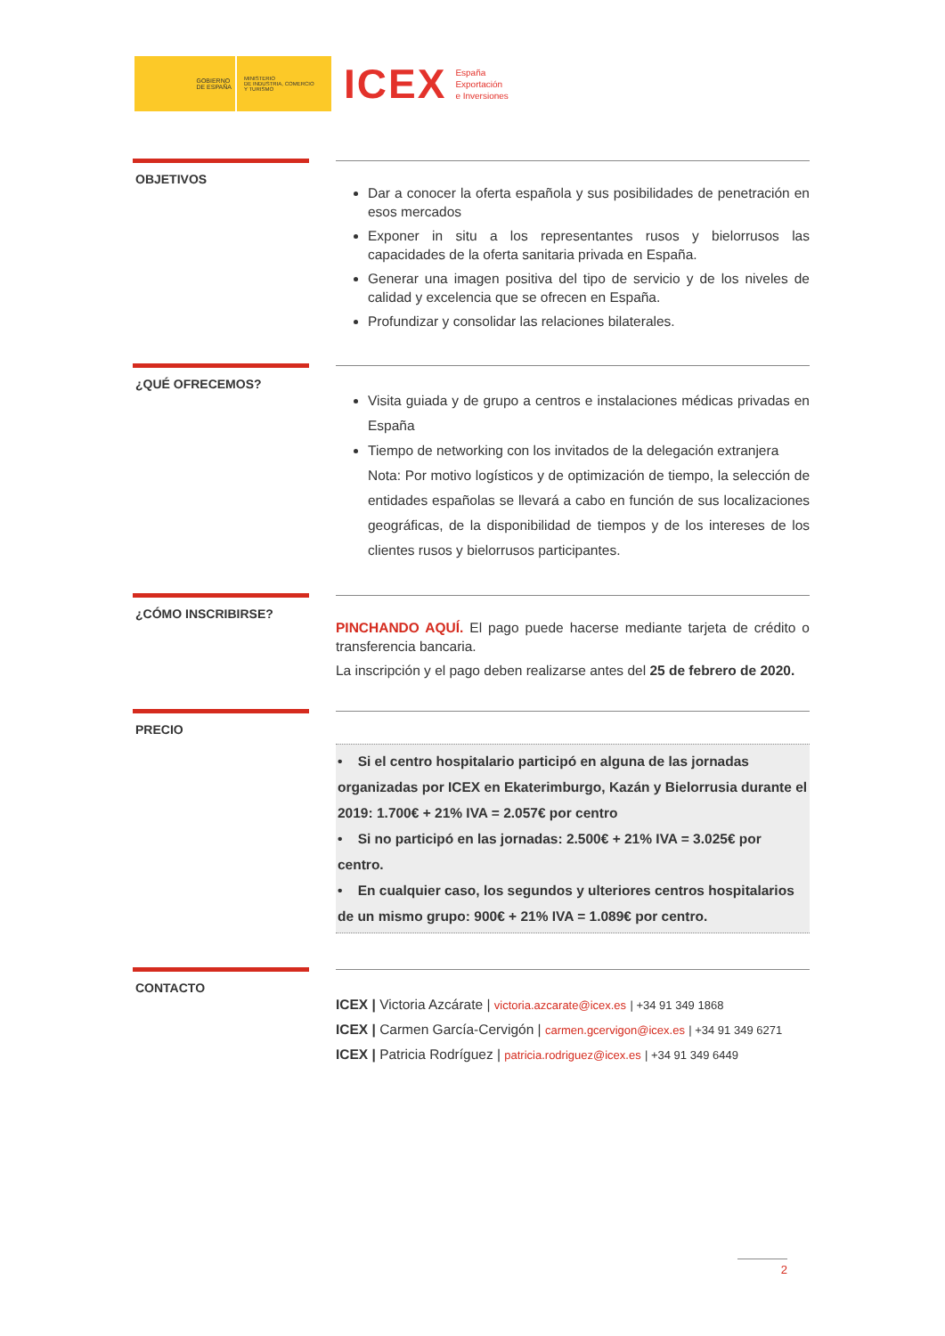GOBIERNO
DE ESPAÑA
MINISTERIO
DE INDUSTRIA, COMERCIO
Y TURISMO
ICEX
España
Exportación
e Inversiones
OBJETIVOS
Dar a conocer la oferta española y sus posibilidades de penetración en esos mercados
Exponer in situ a los representantes rusos y bielorrusos las capacidades de la oferta sanitaria privada en España.
Generar una imagen positiva del tipo de servicio y de los niveles de calidad y excelencia que se ofrecen en España.
Profundizar y consolidar las relaciones bilaterales.
¿QUÉ OFRECEMOS?
Visita guiada y de grupo a centros e instalaciones médicas privadas en España
Tiempo de networking con los invitados de la delegación extranjera
Nota: Por motivo logísticos y de optimización de tiempo, la selección de entidades españolas se llevará a cabo en función de sus localizaciones geográficas, de la disponibilidad de tiempos y de los intereses de los clientes rusos y bielorrusos participantes.
¿CÓMO INSCRIBIRSE?
PINCHANDO AQUÍ. El pago puede hacerse mediante tarjeta de crédito o transferencia bancaria.
La inscripción y el pago deben realizarse antes del 25 de febrero de 2020.
PRECIO
• Si el centro hospitalario participó en alguna de las jornadas organizadas por ICEX en Ekaterimburgo, Kazán y Bielorrusia durante el 2019: 1.700€ + 21% IVA = 2.057€ por centro
• Si no participó en las jornadas: 2.500€ + 21% IVA = 3.025€ por centro.
• En cualquier caso, los segundos y ulteriores centros hospitalarios de un mismo grupo: 900€ + 21% IVA = 1.089€ por centro.
CONTACTO
ICEX | Victoria Azcárate | victoria.azcarate@icex.es | +34 91 349 1868
ICEX | Carmen García-Cervigón | carmen.gcervigon@icex.es | +34 91 349 6271
ICEX | Patricia Rodríguez | patricia.rodriguez@icex.es | +34 91 349 6449
2